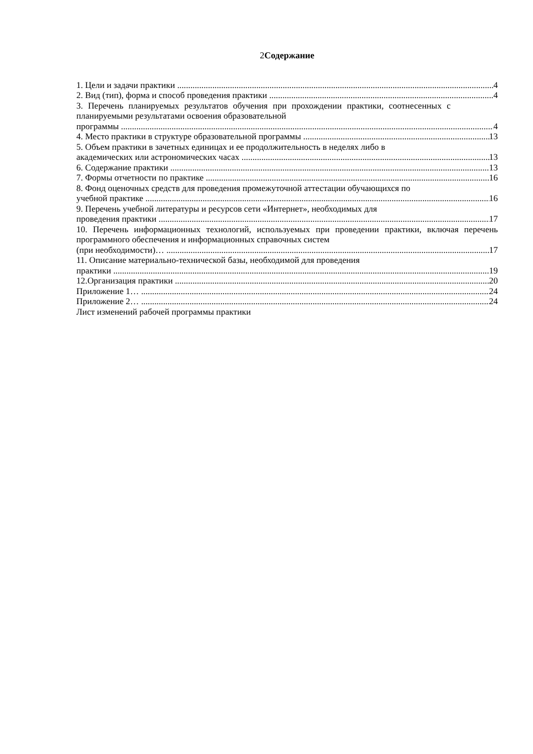2Содержание
1. Цели и задачи практики 4
2. Вид (тип), форма и способ проведения практики 4
3. Перечень планируемых результатов обучения при прохождении практики, соотнесенных с планируемыми результатами освоения образовательной
программы 4
4. Место практики в структуре образовательной программы 13
5. Объем практики в зачетных единицах и ее продолжительность в неделях либо в
академических или астрономических часах 13
6. Содержание практики 13
7. Формы отчетности по практике 16
8. Фонд оценочных средств для проведения промежуточной аттестации обучающихся по
учебной практике 16
9. Перечень учебной литературы и ресурсов сети «Интернет», необходимых для
проведения практики 17
10. Перечень информационных технологий, используемых при проведении практики, включая перечень программного обеспечения и информационных справочных систем
(при необходимости)… 17
11. Описание материально-технической базы, необходимой для проведения
практики 19
12.Организация практики 20
Приложение 1… 24
Приложение 2… 24
Лист изменений рабочей программы практики